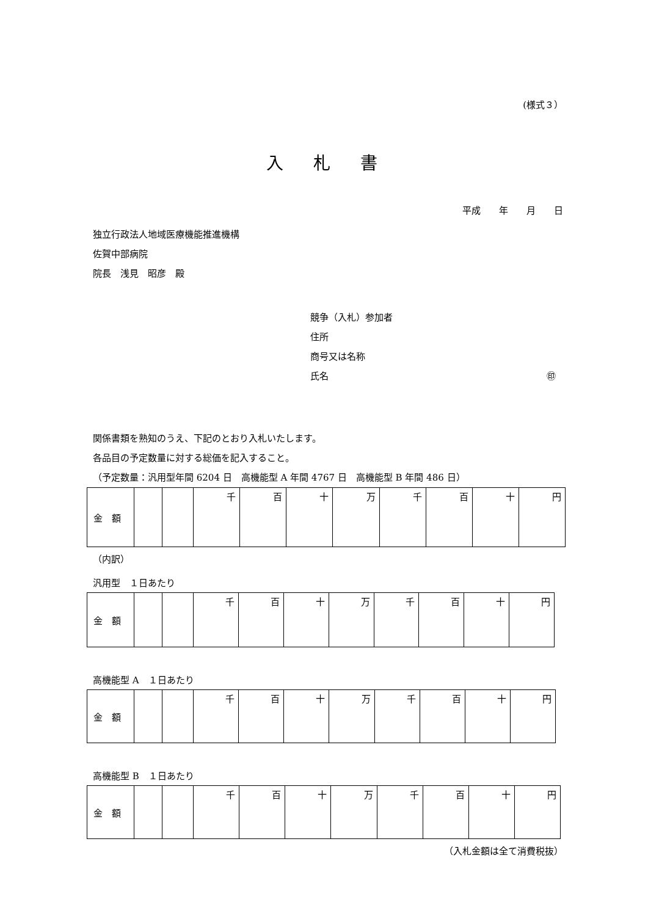(様式３）
入 札 書
平成　　年　　月　　日
独立行政法人地域医療機能推進機構
佐賀中部病院
院長　浅見　昭彦　殿
競争（入札）参加者
住所
商号又は名称
氏名 ㊞
関係書類を熟知のうえ、下記のとおり入札いたします。
各品目の予定数量に対する総価を記入すること。
（予定数量：汎用型年間 6204 日　高機能型 A 年間 4767 日　高機能型 B 年間 486 日）
| 金 額 | | | 千 | 百 | 十 | 万 | 千 | 百 | 十 | 円 |
（内訳）
汎用型　１日あたり
| 金 額 | | | 千 | 百 | 十 | 万 | 千 | 百 | 十 | 円 |
高機能型 A　１日あたり
| 金 額 | | | 千 | 百 | 十 | 万 | 千 | 百 | 十 | 円 |
高機能型 B　１日あたり
| 金 額 | | | 千 | 百 | 十 | 万 | 千 | 百 | 十 | 円 |
（入札金額は全て消費税抜）